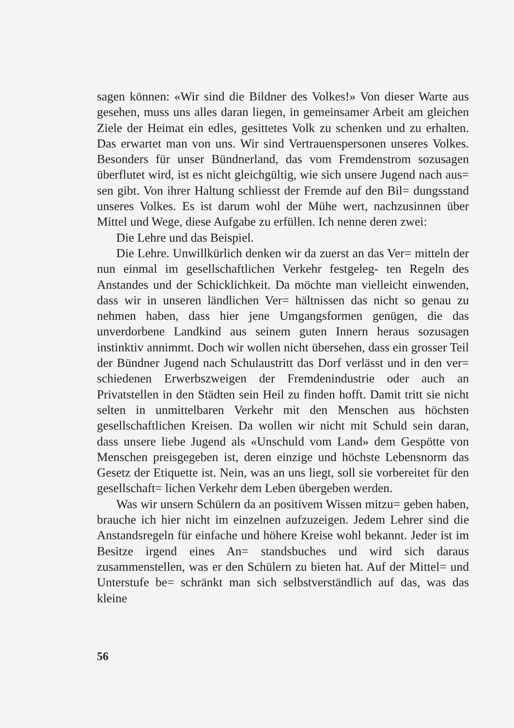sagen können: «Wir sind die Bildner des Volkes!» Von dieser Warte aus gesehen, muss uns alles daran liegen, in gemeinsamer Arbeit am gleichen Ziele der Heimat ein edles, gesittetes Volk zu schenken und zu erhalten. Das erwartet man von uns. Wir sind Vertrauenspersonen unseres Volkes. Besonders für unser Bündnerland, das vom Fremdenstrom sozusagen überflutet wird, ist es nicht gleichgültig, wie sich unsere Jugend nach aus= sen gibt. Von ihrer Haltung schliesst der Fremde auf den Bil= dungsstand unseres Volkes. Es ist darum wohl der Mühe wert, nachzusinnen über Mittel und Wege, diese Aufgabe zu erfüllen. Ich nenne deren zwei:
Die Lehre und das Beispiel.
Die Lehre. Unwillkürlich denken wir da zuerst an das Ver= mitteln der nun einmal im gesellschaftlichen Verkehr festgeleg- ten Regeln des Anstandes und der Schicklichkeit. Da möchte man vielleicht einwenden, dass wir in unseren ländlichen Ver= hältnissen das nicht so genau zu nehmen haben, dass hier jene Umgangsformen genügen, die das unverdorbene Landkind aus seinem guten Innern heraus sozusagen instinktiv annimmt. Doch wir wollen nicht übersehen, dass ein grosser Teil der Bündner Jugend nach Schulaustritt das Dorf verlässt und in den ver= schiedenen Erwerbszweigen der Fremdenindustrie oder auch an Privatstellen in den Städten sein Heil zu finden hofft. Damit tritt sie nicht selten in unmittelbaren Verkehr mit den Menschen aus höchsten gesellschaftlichen Kreisen. Da wollen wir nicht mit Schuld sein daran, dass unsere liebe Jugend als «Unschuld vom Land» dem Gespötte von Menschen preisgegeben ist, deren einzige und höchste Lebensnorm das Gesetz der Etiquette ist. Nein, was an uns liegt, soll sie vorbereitet für den gesellschaft= lichen Verkehr dem Leben übergeben werden.
Was wir unsern Schülern da an positivem Wissen mitzu= geben haben, brauche ich hier nicht im einzelnen aufzuzeigen. Jedem Lehrer sind die Anstandsregeln für einfache und höhere Kreise wohl bekannt. Jeder ist im Besitze irgend eines An= standsbuches und wird sich daraus zusammenstellen, was er den Schülern zu bieten hat. Auf der Mittel= und Unterstufe be= schränkt man sich selbstverständlich auf das, was das kleine
56